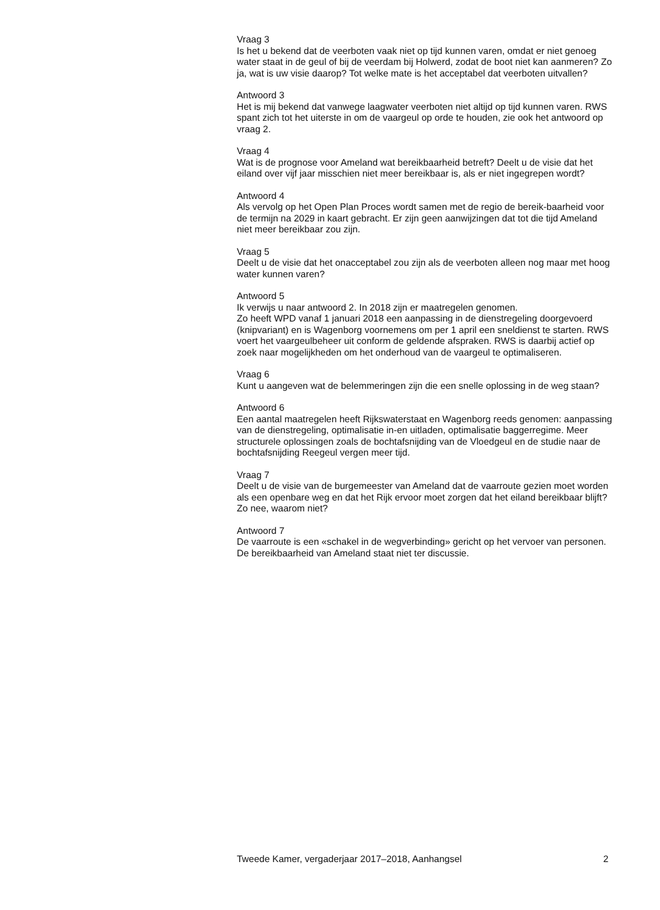Vraag 3
Is het u bekend dat de veerboten vaak niet op tijd kunnen varen, omdat er niet genoeg water staat in de geul of bij de veerdam bij Holwerd, zodat de boot niet kan aanmeren? Zo ja, wat is uw visie daarop? Tot welke mate is het acceptabel dat veerboten uitvallen?
Antwoord 3
Het is mij bekend dat vanwege laagwater veerboten niet altijd op tijd kunnen varen. RWS spant zich tot het uiterste in om de vaargeul op orde te houden, zie ook het antwoord op vraag 2.
Vraag 4
Wat is de prognose voor Ameland wat bereikbaarheid betreft? Deelt u de visie dat het eiland over vijf jaar misschien niet meer bereikbaar is, als er niet ingegrepen wordt?
Antwoord 4
Als vervolg op het Open Plan Proces wordt samen met de regio de bereik-baarheid voor de termijn na 2029 in kaart gebracht. Er zijn geen aanwijzingen dat tot die tijd Ameland niet meer bereikbaar zou zijn.
Vraag 5
Deelt u de visie dat het onacceptabel zou zijn als de veerboten alleen nog maar met hoog water kunnen varen?
Antwoord 5
Ik verwijs u naar antwoord 2. In 2018 zijn er maatregelen genomen.
Zo heeft WPD vanaf 1 januari 2018 een aanpassing in de dienstregeling doorgevoerd (knipvariant) en is Wagenborg voornemens om per 1 april een sneldienst te starten. RWS voert het vaargeulbeheer uit conform de geldende afspraken. RWS is daarbij actief op zoek naar mogelijkheden om het onderhoud van de vaargeul te optimaliseren.
Vraag 6
Kunt u aangeven wat de belemmeringen zijn die een snelle oplossing in de weg staan?
Antwoord 6
Een aantal maatregelen heeft Rijkswaterstaat en Wagenborg reeds genomen: aanpassing van de dienstregeling, optimalisatie in-en uitladen, optimalisatie baggerregime. Meer structurele oplossingen zoals de bochtafsnijding van de Vloedgeul en de studie naar de bochtafsnijding Reegeul vergen meer tijd.
Vraag 7
Deelt u de visie van de burgemeester van Ameland dat de vaarroute gezien moet worden als een openbare weg en dat het Rijk ervoor moet zorgen dat het eiland bereikbaar blijft? Zo nee, waarom niet?
Antwoord 7
De vaarroute is een «schakel in de wegverbinding» gericht op het vervoer van personen. De bereikbaarheid van Ameland staat niet ter discussie.
Tweede Kamer, vergaderjaar 2017–2018, Aanhangsel 2